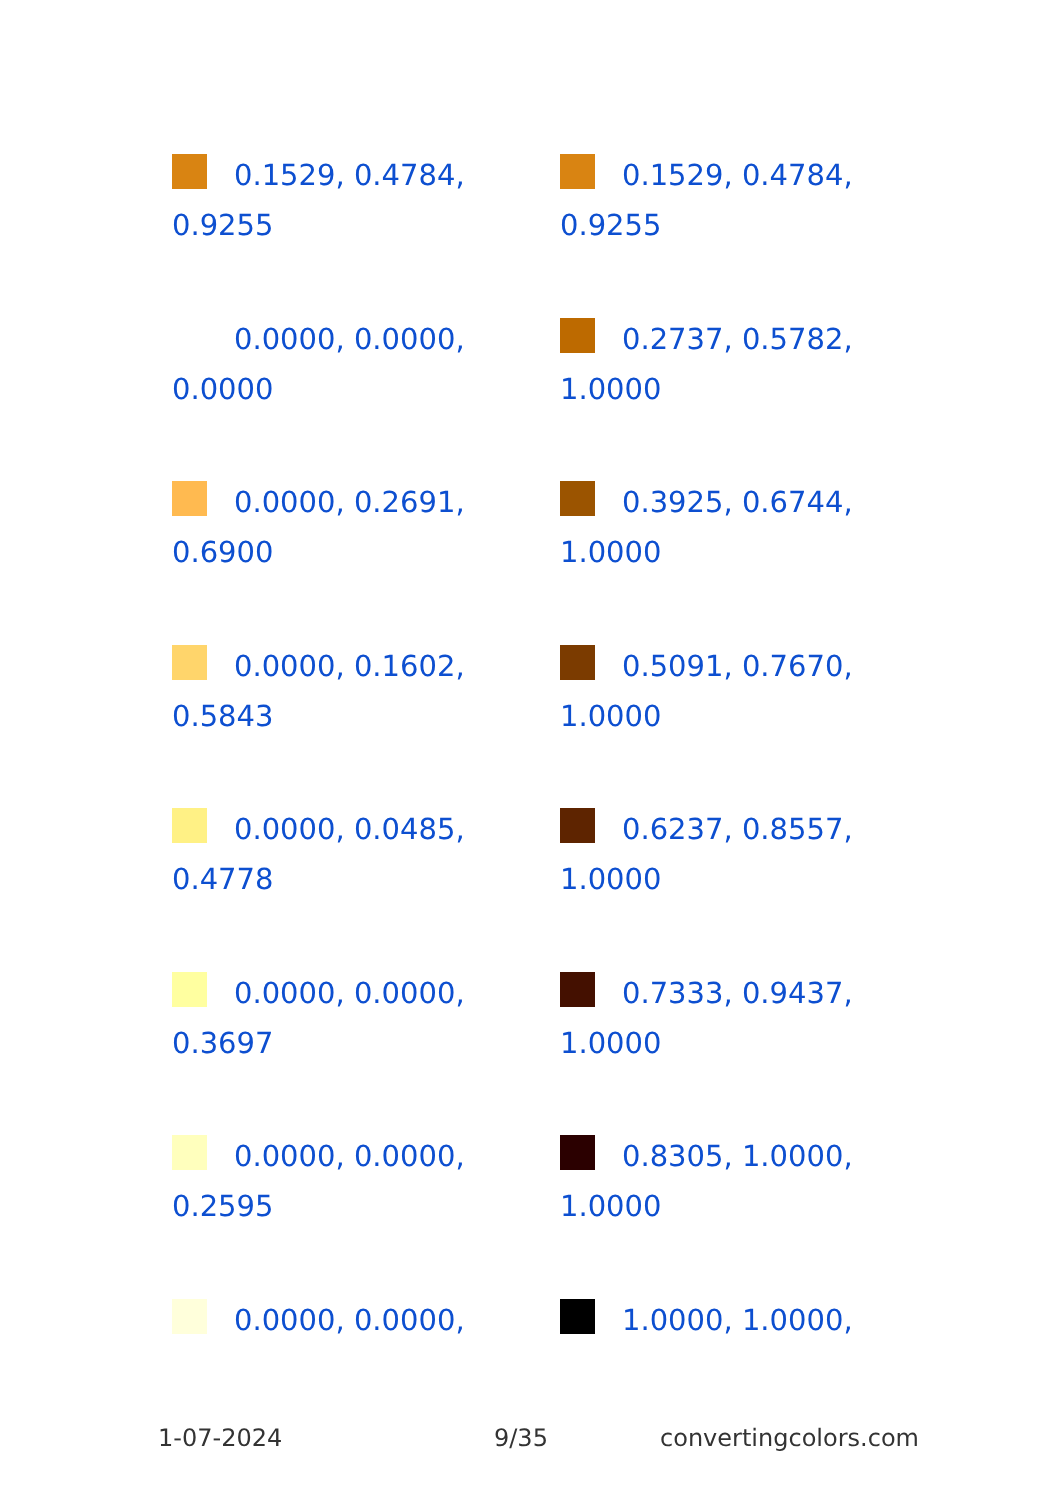0.1529, 0.4784, 0.9255
0.1529, 0.4784, 0.9255
0.0000, 0.0000, 0.0000
0.2737, 0.5782, 1.0000
0.0000, 0.2691, 0.6900
0.3925, 0.6744, 1.0000
0.0000, 0.1602, 0.5843
0.5091, 0.7670, 1.0000
0.0000, 0.0485, 0.4778
0.6237, 0.8557, 1.0000
0.0000, 0.0000, 0.3697
0.7333, 0.9437, 1.0000
0.0000, 0.0000, 0.2595
0.8305, 1.0000, 1.0000
0.0000, 0.0000,
1.0000, 1.0000,
1-07-2024 9/35 convertingcolors.com